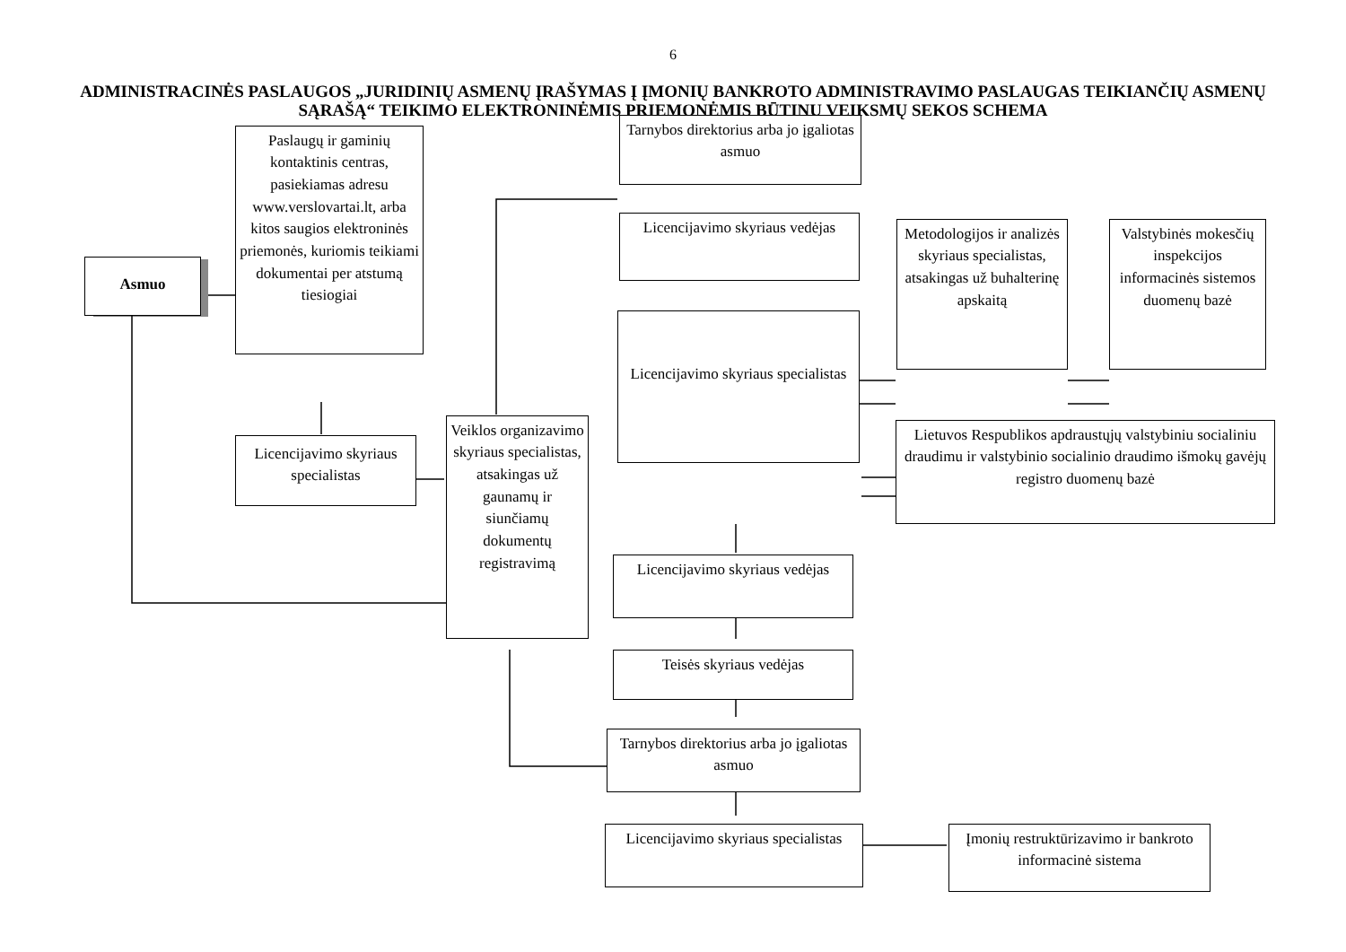6
ADMINISTRACINĖS PASLAUGOS „JURIDINIŲ ASMENŲ ĮRAŠYMAS Į ĮMONIŲ BANKROTO ADMINISTRAVIMO PASLAUGAS TEIKIANČIŲ ASMENŲ SĄRAŠĄ“ TEIKIMO ELEKTRONINĖMIS PRIEMONĖMIS BŪTINŲ VEIKSMŲ SEKOS SCHEMA
Asmuo
Paslaugų ir gaminių kontaktinis centras, pasiekiamas adresu www.verslovartai.lt, arba kitos saugios elektroninės priemonės, kuriomis teikiami dokumentai per atstumą tiesiogiai
Licencijavimo skyriaus specialistas
Veiklos organizavimo skyriaus specialistas, atsakingas už gaunamų ir siunčiamų dokumentų registravimą
Tarnybos direktorius arba jo įgaliotas asmuo
Licencijavimo skyriaus vedėjas
Metodologijos ir analizės skyriaus specialistas, atsakingas už buhalterinę apskaitą
Valstybinės mokesčių inspekcijos informacinės sistemos duomenų bazė
Licencijavimo skyriaus specialistas
Lietuvos Respublikos apdraustųjų valstybiniu socialiniu draudimu ir valstybinio socialinio draudimo išmokų gavėjų registro duomenų bazė
Licencijavimo skyriaus vedėjas
Teisės skyriaus vedėjas
Tarnybos direktorius arba jo įgaliotas asmuo
Licencijavimo skyriaus specialistas
Įmonių restruktūrizavimo ir bankroto informacinė sistema